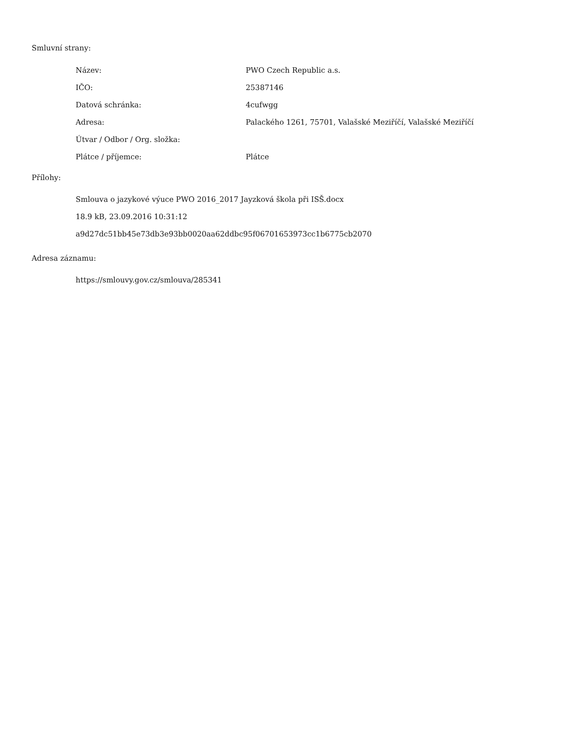Smluvní strany:
| Název: | PWO Czech Republic a.s. |
| IČO: | 25387146 |
| Datová schránka: | 4cufwgg |
| Adresa: | Palackého 1261, 75701, Valašské Meziříčí, Valašské Meziříčí |
| Útvar / Odbor / Org. složka: | |
| Plátce / příjemce: | Plátce |
Přílohy:
Smlouva o jazykové výuce PWO 2016_2017 Jayzková škola při ISŠ.docx
18.9 kB, 23.09.2016 10:31:12
a9d27dc51bb45e73db3e93bb0020aa62ddbc95f06701653973cc1b6775cb2070
Adresa záznamu:
https://smlouvy.gov.cz/smlouva/285341